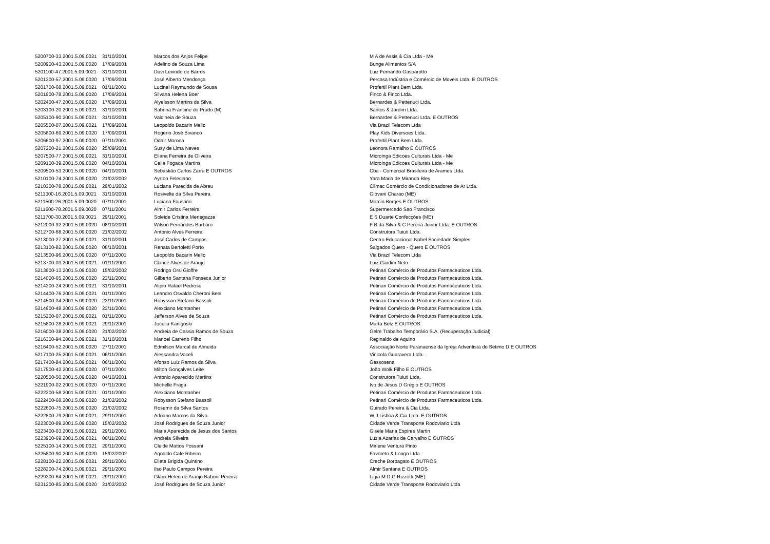| 5200700-33.2001.5.09.0021 | 31/10/2001 | Marcos dos Anjos Felipe | M A de Assis & Cia Ltda - Me |
| 5200900-43.2001.5.09.0020 | 17/09/2001 | Adelino de Souza Lima | Bunge Alimentos S/A |
| 5201100-47.2001.5.09.0021 | 31/10/2001 | Davi Levindo de Barros | Luiz Fernando Gasparotto |
| 5201300-57.2001.5.09.0020 | 17/09/2001 | José Alberto Mendonça | Percasa Indústria e Comércio de Moveis Ltda. E OUTROS |
| 5201700-68.2001.5.09.0021 | 01/11/2001 | Lucinei Raymundo de Sousa | Profertil Plant Bem Ltda. |
| 5201900-78.2001.5.09.0020 | 17/09/2001 | Silvana Helena Boer | Finco & Finco Ltda. |
| 5202400-47.2001.5.09.0020 | 17/09/2001 | Alyelsson Martins da Silva | Bernardes & Pettenuci Ltda. |
| 5203100-20.2001.5.09.0021 | 31/10/2001 | Sabrina Francine do Prado (M) | Santos & Jardim Ltda. |
| 5205100-90.2001.5.09.0021 | 31/10/2001 | Valdineia de Souza | Bernardes & Pettenuci Ltda. E OUTROS |
| 5205500-07.2001.5.09.0021 | 17/09/2001 | Leopoldo Bacarin Mello | Via Brazil Telecom Ltda |
| 5205800-69.2001.5.09.0020 | 17/09/2001 | Rogerio José Bivanco | Play Kids Diversoes Ltda. |
| 5206600-97.2001.5.09.0020 | 07/11/2001 | Odair Morona | Profertil Plant Bem Ltda. |
| 5207200-21.2001.5.09.0020 | 25/09/2001 | Susy de Lima Neves | Leonora Ramalho E OUTROS |
| 5207500-77.2001.5.09.0021 | 31/10/2001 | Eliana Ferreira de Oliveira | Microinga Edicoes Culturais Ltda - Me |
| 5209100-39.2001.5.09.0020 | 04/10/2001 | Celia Fogaca Martins | Microinga Edicoes Culturais Ltda - Me |
| 5209500-53.2001.5.09.0020 | 04/10/2001 | Sebastião Carlos Zarra E OUTROS | Cba - Comercial Brasileira de Arames Ltda. |
| 5210100-74.2001.5.09.0020 | 21/02/2002 | Ayrton Feleciano | Yara Maria de Miranda Bley |
| 5210300-78.2001.5.09.0021 | 29/01/2002 | Luciana Parecida de Abreu | Climac Comércio de Condicionadores de Ar Ltda. |
| 5211300-16.2001.5.09.0021 | 31/10/2001 | Rosivelte da Silva Pereira | Giovani Charao (ME) |
| 5211500-26.2001.5.09.0020 | 07/11/2001 | Luciana Faustino | Marcio Borges E OUTROS |
| 5211600-78.2001.5.09.0020 | 07/11/2001 | Almir Carlos Ferreira | Supermercado Sao Francisco |
| 5211700-30.2001.5.09.0021 | 29/11/2001 | Soleide Cristina Menegazze | E S Duarte Confecções (ME) |
| 5212000-92.2001.5.09.0020 | 08/10/2001 | Wilson Fernandes Barbaro | F B da Silva & C Pereira Junior Ltda. E OUTROS |
| 5212700-68.2001.5.09.0020 | 21/02/2002 | Antonio Alves Ferreira | Construtora Tuiuti Ltda. |
| 5213000-27.2001.5.09.0021 | 31/10/2001 | José Carlos de Campos | Centro Educacional Nobel Sociedade Simples |
| 5213100-82.2001.5.09.0020 | 08/10/2001 | Renata Bertoletti Porto | Salgados Quero - Quero E OUTROS |
| 5213500-96.2001.5.09.0020 | 07/11/2001 | Leopoldo Bacarin Mello | Via Brazil Telecom Ltda |
| 5213700-03.2001.5.09.0021 | 01/11/2001 | Clarice Alves de Araujo | Luiz Gardim Neto |
| 5213900-13.2001.5.09.0020 | 15/02/2002 | Rodrigo Orsi Gioffre | Petinari Comércio de Produtos Farmaceuticos Ltda. |
| 5214000-65.2001.5.09.0020 | 23/11/2001 | Gilberto Santana Fonseca Junior | Petinari Comércio de Produtos Farmaceuticos Ltda. |
| 5214300-24.2001.5.09.0021 | 31/10/2001 | Alipio Rafael Pedroso | Petinari Comércio de Produtos Farmaceuticos Ltda. |
| 5214400-76.2001.5.09.0021 | 01/11/2001 | Leandro Osvaldo Cheroni Beni | Petinari Comércio de Produtos Farmaceuticos Ltda. |
| 5214500-34.2001.5.09.0020 | 23/11/2001 | Robysson Stefano Bassoli | Petinari Comércio de Produtos Farmaceuticos Ltda. |
| 5214900-48.2001.5.09.0020 | 23/11/2001 | Alexciano Montanher | Petinari Comércio de Produtos Farmaceuticos Ltda. |
| 5215200-07.2001.5.09.0021 | 01/11/2001 | Jefferson Alves de Souza | Petinari Comércio de Produtos Farmaceuticos Ltda. |
| 5215800-28.2001.5.09.0021 | 29/11/2001 | Jucelia Kanigoski | Marta Belz E OUTROS |
| 5216000-38.2001.5.09.0020 | 21/02/2002 | Andreia de Cassia Ramos de Souza | Gelre Trabalho Temporário S.A. (Recuperação Judicial) |
| 5216300-94.2001.5.09.0021 | 31/10/2001 | Manoel Carreno Filho | Reginaldo de Aquino |
| 5216400-52.2001.5.09.0020 | 27/11/2001 | Edmilson Marcal de Almeida | Associação Norte Paranaense da Igreja Adventista do Setimo D E OUTROS |
| 5217100-25.2001.5.09.0021 | 06/11/2001 | Alessandra Vaceli | Vinicola Guaravera Ltda. |
| 5217400-84.2001.5.09.0021 | 06/11/2001 | Afonso Luiz Ramos da Silva | Gessosena |
| 5217500-42.2001.5.09.0020 | 07/11/2001 | Milton Gonçalves Leite | João Wolk Filho E OUTROS |
| 5220500-50.2001.5.09.0020 | 04/10/2001 | Antonio Aparecido Martins | Construtora Tuiuti Ltda. |
| 5221900-02.2001.5.09.0020 | 07/11/2001 | Michelle Fraga | Ivo de Jesus D Gregio E OUTROS |
| 5222200-58.2001.5.09.0021 | 01/11/2001 | Alexciano Montanher | Petinari Comércio de Produtos Farmaceuticos Ltda. |
| 5222400-68.2001.5.09.0020 | 21/02/2002 | Robysson Stefano Bassoli | Petinari Comércio de Produtos Farmaceuticos Ltda. |
| 5222600-75.2001.5.09.0020 | 21/02/2002 | Rosemir da Silva Santos | Guirado Pereira & Cia Ltda. |
| 5222800-79.2001.5.09.0021 | 29/11/2001 | Adriano Marcos da Silva | W J Lisboa & Cia Ltda. E OUTROS |
| 5223000-89.2001.5.09.0020 | 15/02/2002 | José Rodrigues de Souza Junior | Cidade Verde Transporte Rodoviario Ltda |
| 5223400-03.2001.5.09.0021 | 29/11/2001 | Maria Aparecida de Jesus dos Santos | Gisele Maria Espires Martin |
| 5223900-69.2001.5.09.0021 | 06/11/2001 | Andreia Silveira | Luzia Azarias de Carvalho E OUTROS |
| 5225100-14.2001.5.09.0021 | 29/11/2001 | Cleide Mattos Possani | Mirlene Ventura Pinto |
| 5225800-90.2001.5.09.0020 | 15/02/2002 | Agnaldo Cafe Ribeiro | Favoreto & Longo Ltda. |
| 5228100-22.2001.5.09.0021 | 29/11/2001 | Eliete Brigida Quintino | Creche Borbagato E OUTROS |
| 5228200-74.2001.5.09.0021 | 29/11/2001 | Ilso Paulo Campos Pereira | Almir Santana E OUTROS |
| 5229300-64.2001.5.09.0021 | 29/11/2001 | Glaici Helen de Araujo Baboni Pereira | Ligia M D G Rizzotti (ME) |
| 5231200-85.2001.5.09.0020 | 21/02/2002 | José Rodrigues de Souza Junior | Cidade Verde Transporte Rodoviario Ltda |